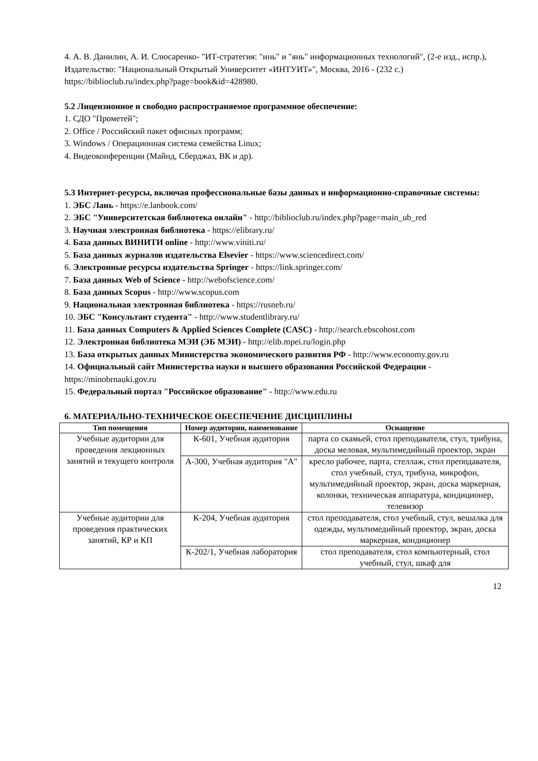4. А. В. Данилин, А. И. Слюсаренко- "ИТ-стратегия: "инь" и "янь" информационных технологий", (2-е изд., испр.), Издательство: "Национальный Открытый Университет «ИНТУИТ»", Москва, 2016 - (232 с.)
https://biblioclub.ru/index.php?page=book&id=428980.
5.2 Лицензионное и свободно распространяемое программное обеспечение:
1. СДО "Прометей";
2. Office / Российский пакет офисных программ;
3. Windows / Операционная система семейства Linux;
4. Видеоконференции (Майнд, Сберджаз, ВК и др).
5.3 Интернет-ресурсы, включая профессиональные базы данных и информационно-справочные системы:
1. ЭБС Лань - https://e.lanbook.com/
2. ЭБС "Университетская библиотека онлайн" - http://biblioclub.ru/index.php?page=main_ub_red
3. Научная электронная библиотека - https://elibrary.ru/
4. База данных ВИНИТИ online - http://www.viniti.ru/
5. База данных журналов издательства Elsevier - https://www.sciencedirect.com/
6. Электронные ресурсы издательства Springer - https://link.springer.com/
7. База данных Web of Science - http://webofscience.com/
8. База данных Scopus - http://www.scopus.com
9. Национальная электронная библиотека - https://rusneb.ru/
10. ЭБС "Консультант студента" - http://www.studentlibrary.ru/
11. База данных Computers & Applied Sciences Complete (CASC) - http://search.ebscohost.com
12. Электронная библиотека МЭИ (ЭБ МЭИ) - http://elib.mpei.ru/login.php
13. База открытых данных Министерства экономического развития РФ - http://www.economy.gov.ru
14. Официальный сайт Министерства науки и высшего образования Российской Федерации - https://minobrnauki.gov.ru
15. Федеральный портал "Российское образование" - http://www.edu.ru
6. МАТЕРИАЛЬНО-ТЕХНИЧЕСКОЕ ОБЕСПЕЧЕНИЕ ДИСЦИПЛИНЫ
| Тип помещения | Номер аудитории, наименование | Оснащение |
| --- | --- | --- |
| Учебные аудитории для проведения лекционных занятий и текущего контроля | К-601, Учебная аудитория | парта со скамьей, стол преподавателя, стул, трибуна, доска меловая, мультимедийный проектор, экран |
| | А-300, Учебная аудитория "А" | кресло рабочее, парта, стеллаж, стол преподавателя, стол учебный, стул, трибуна, микрофон, мультимедийный проектор, экран, доска маркерная, колонки, техническая аппаратура, кондиционер, телевизор |
| Учебные аудитории для проведения практических занятий, КР и КП | К-204, Учебная аудитория | стол преподавателя, стол учебный, стул, вешалка для одежды, мультимедийный проектор, экран, доска маркерная, кондиционер |
| | К-202/1, Учебная лаборатория | стол преподавателя, стол компьютерный, стол учебный, стул, шкаф для |
12